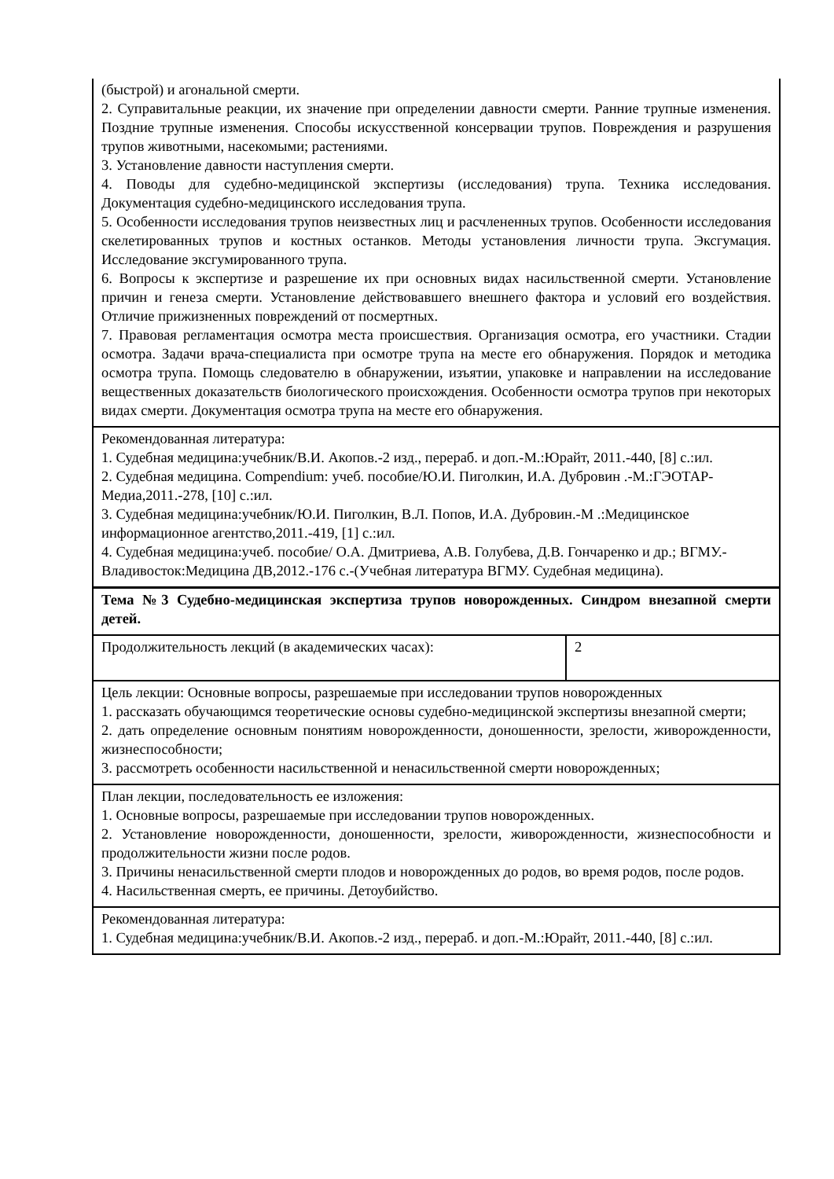| (быстрой) и агональной смерти. 2. Суправитальные реакции, их значение при определении давности смерти. Ранние трупные изменения. Поздние трупные изменения. Способы искусственной консервации трупов. Повреждения и разрушения трупов животными, насекомыми; растениями. 3. Установление давности наступления смерти. 4. Поводы для судебно-медицинской экспертизы (исследования) трупа. Техника исследования. Документация судебно-медицинского исследования трупа. 5. Особенности исследования трупов неизвестных лиц и расчлененных трупов. Особенности исследования скелетированных трупов и костных останков. Методы установления личности трупа. Эксгумация. Исследование эксгумированного трупа. 6. Вопросы к экспертизе и разрешение их при основных видах насильственной смерти. Установление причин и генеза смерти. Установление действовавшего внешнего фактора и условий его воздействия. Отличие прижизненных повреждений от посмертных. 7. Правовая регламентация осмотра места происшествия. Организация осмотра, его участники. Стадии осмотра. Задачи врача-специалиста при осмотре трупа на месте его обнаружения. Порядок и методика осмотра трупа. Помощь следователю в обнаружении, изъятии, упаковке и направлении на исследование вещественных доказательств биологического происхождения. Особенности осмотра трупов при некоторых видах смерти. Документация осмотра трупа на месте его обнаружения. | |
| Рекомендованная литература: 1. Судебная медицина:учебник/В.И. Акопов.-2 изд., перераб. и доп.-М.:Юрайт, 2011.-440, [8] с.:ил. 2. Судебная медицина. Compendium: учеб. пособие/Ю.И. Пиголкин, И.А. Дубровин .-М.:ГЭОТАР-Медиа,2011.-278, [10] с.:ил. 3. Судебная медицина:учебник/Ю.И. Пиголкин, В.Л. Попов, И.А. Дубровин.-М .:Медицинское информационное агентство,2011.-419, [1] с.:ил. 4. Судебная медицина:учеб. пособие/ О.А. Дмитриева, А.В. Голубева, Д.В. Гончаренко и др.; ВГМУ.-Владивосток:Медицина ДВ,2012.-176 с.-(Учебная литература ВГМУ. Судебная медицина). | |
| Тема №3 Судебно-медицинская экспертиза трупов новорожденных. Синдром внезапной смерти детей. | |
| Продолжительность лекций (в академических часах): | 2 |
| Цель лекции: Основные вопросы, разрешаемые при исследовании трупов новорожденных 1. рассказать обучающимся теоретические основы судебно-медицинской экспертизы внезапной смерти; 2. дать определение основным понятиям новорожденности, доношенности, зрелости, живорожденности, жизнеспособности; 3. рассмотреть особенности насильственной и ненасильственной смерти новорожденных; | |
| План лекции, последовательность ее изложения: 1. Основные вопросы, разрешаемые при исследовании трупов новорожденных. 2. Установление новорожденности, доношенности, зрелости, живорожденности, жизнеспособности и продолжительности жизни после родов. 3. Причины ненасильственной смерти плодов и новорожденных до родов, во время родов, после родов. 4. Насильственная смерть, ее причины. Детоубийство. | |
| Рекомендованная литература: 1. Судебная медицина:учебник/В.И. Акопов.-2 изд., перераб. и доп.-М.:Юрайт, 2011.-440, [8] с.:ил. | |